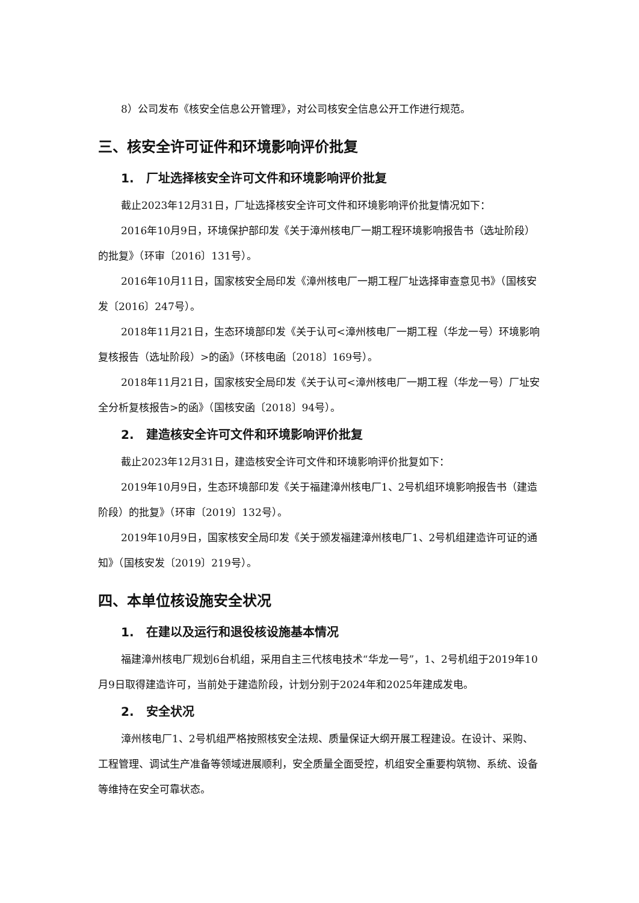8）公司发布《核安全信息公开管理》，对公司核安全信息公开工作进行规范。
三、核安全许可证件和环境影响评价批复
1. 厂址选择核安全许可文件和环境影响评价批复
截止2023年12月31日，厂址选择核安全许可文件和环境影响评价批复情况如下：
2016年10月9日，环境保护部印发《关于漳州核电厂一期工程环境影响报告书（选址阶段）的批复》（环审〔2016〕131号）。
2016年10月11日，国家核安全局印发《漳州核电厂一期工程厂址选择审查意见书》（国核安发〔2016〕247号）。
2018年11月21日，生态环境部印发《关于认可<漳州核电厂一期工程（华龙一号）环境影响复核报告（选址阶段）>的函》（环核电函〔2018〕169号）。
2018年11月21日，国家核安全局印发《关于认可<漳州核电厂一期工程（华龙一号）厂址安全分析复核报告>的函》（国核安函〔2018〕94号）。
2. 建造核安全许可文件和环境影响评价批复
截止2023年12月31日，建造核安全许可文件和环境影响评价批复如下：
2019年10月9日，生态环境部印发《关于福建漳州核电厂1、2号机组环境影响报告书（建造阶段）的批复》（环审〔2019〕132号）。
2019年10月9日，国家核安全局印发《关于颁发福建漳州核电厂1、2号机组建造许可证的通知》（国核安发〔2019〕219号）。
四、本单位核设施安全状况
1. 在建以及运行和退役核设施基本情况
福建漳州核电厂规划6台机组，采用自主三代核电技术“华龙一号”，1、2号机组于2019年10月9日取得建造许可，当前处于建造阶段，计划分别于2024年和2025年建成发电。
2. 安全状况
漳州核电厂1、2号机组严格按照核安全法规、质量保证大纲开展工程建设。在设计、采购、工程管理、调试生产准备等领域进展顺利，安全质量全面受控，机组安全重要构筑物、系统、设备等维持在安全可靠状态。